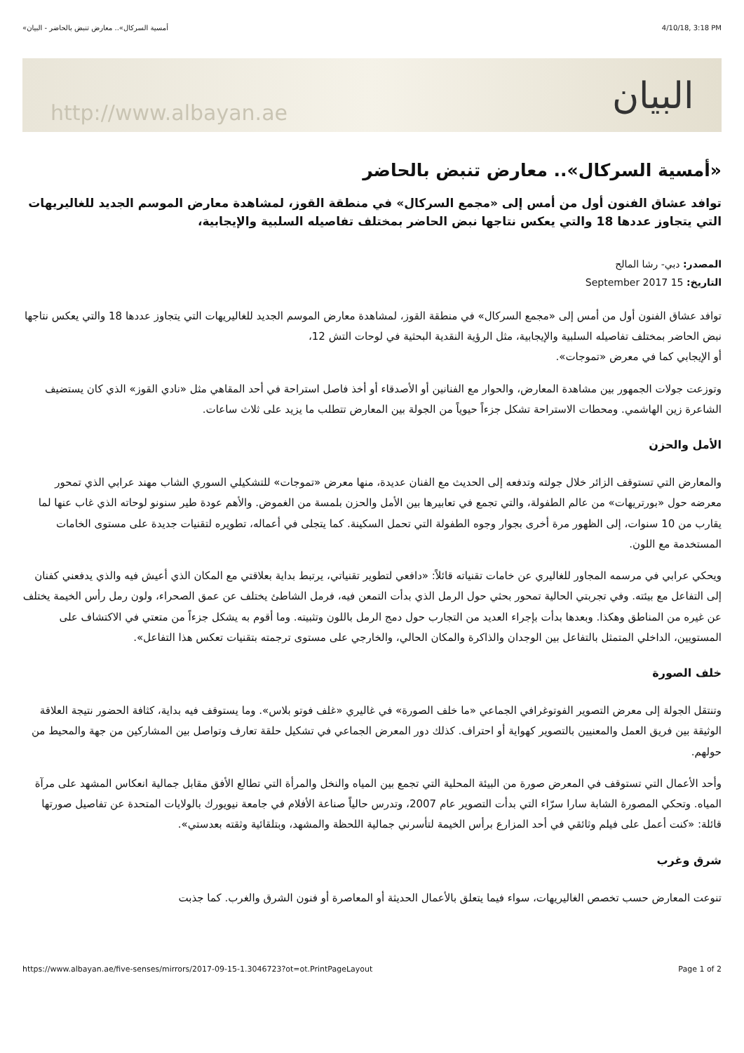«أمسية السركال».. معارض تنبض بالحاضر - البيان 4/10/18, 3:18 PM
http://www.albayan.ae البيان
«أمسية السركال».. معارض تنبض بالحاضر
توافد عشاق الفنون أول من أمس إلى «مجمع السركال» في منطقة القوز، لمشاهدة معارض الموسم الجديد للغاليريهات التي يتجاوز عددها 18 والتي يعكس نتاجها نبض الحاضر بمختلف تفاصيله السلبية والإيجابية،
المصدر: دبي- رشا المالح
التاريخ: 15 September 2017
توافد عشاق الفنون أول من أمس إلى «مجمع السركال» في منطقة القوز، لمشاهدة معارض الموسم الجديد للغاليريهات التي يتجاوز عددها 18 والتي يعكس نتاجها نبض الحاضر بمختلف تفاصيله السلبية والإيجابية، مثل الرؤية النقدية البحثية في لوحات التش 12،
أو الإيجابي كما في معرض «تموجات».
وتوزعت جولات الجمهور بين مشاهدة المعارض، والحوار مع الفنانين أو الأصدقاء أو أخذ فاصل استراحة في أحد المقاهي مثل «نادي القوز» الذي كان يستضيف الشاعرة زين الهاشمي. ومحطات الاستراحة تشكل جزءاً حيوياً من الجولة بين المعارض تتطلب ما يزيد على ثلاث ساعات.
الأمل والحزن
والمعارض التي تستوقف الزائر خلال جولته وتدفعه إلى الحديث مع الفنان عديدة، منها معرض «تموجات» للتشكيلي السوري الشاب مهند عرابي الذي تمحور معرضه حول «بورتريهات» من عالم الطفولة، والتي تجمع في تعابيرها بين الأمل والحزن بلمسة من الغموض. والأهم عودة طير سنونو لوحاته الذي غاب عنها لما يقارب من 10 سنوات، إلى الظهور مرة أخرى بجوار وجوه الطفولة التي تحمل السكينة. كما يتجلى في أعماله، تطويره لتقنيات جديدة على مستوى الخامات المستخدمة مع اللون.
ويحكي عرابي في مرسمه المجاور للغاليري عن خامات تقنياته قائلاً: «دافعي لتطوير تقنياتي، يرتبط بداية بعلاقتي مع المكان الذي أعيش فيه والذي يدفعني كفنان إلى التفاعل مع بيئته. وفي تجربتي الحالية تمحور بحثي حول الرمل الذي بدأت التمعن فيه، فرمل الشاطئ يختلف عن عمق الصحراء، ولون رمل رأس الخيمة يختلف عن غيره من المناطق وهكذا. وبعدها بدأت بإجراء العديد من التجارب حول دمج الرمل باللون وتثبيته. وما أقوم به يشكل جزءاً من متعتي في الاكتشاف على المستويين، الداخلي المتمثل بالتفاعل بين الوجدان والذاكرة والمكان الحالي، والخارجي على مستوى ترجمته بتقنيات تعكس هذا التفاعل».
خلف الصورة
وتنتقل الجولة إلى معرض التصوير الفوتوغرافي الجماعي «ما خلف الصورة» في غاليري «غلف فوتو بلاس». وما يستوقف فيه بداية، كثافة الحضور نتيجة العلاقة الوثيقة بين فريق العمل والمعنيين بالتصوير كهواية أو احتراف. كذلك دور المعرض الجماعي في تشكيل حلقة تعارف وتواصل بين المشاركين من جهة والمحيط من حولهم.
وأحد الأعمال التي تستوقف في المعرض صورة من البيئة المحلية التي تجمع بين المياه والنخل والمرأة التي تطالع الأفق مقابل جمالية انعكاس المشهد على مرآة المياه. وتحكي المصورة الشابة سارا سرّاء التي بدأت التصوير عام 2007، وتدرس حالياً صناعة الأفلام في جامعة نيويورك بالولايات المتحدة عن تفاصيل صورتها قائلة: «كنت أعمل على فيلم وثائقي في أحد المزارع برأس الخيمة لتأسرني جمالية اللحظة والمشهد، وبتلقائية وثقته بعدستي».
شرق وغرب
تنوعت المعارض حسب تخصص الغاليريهات، سواء فيما يتعلق بالأعمال الحديثة أو المعاصرة أو فنون الشرق والغرب. كما جذبت
https://www.albayan.ae/five-senses/mirrors/2017-09-15-1.3046723?ot=ot.PrintPageLayout Page 1 of 2